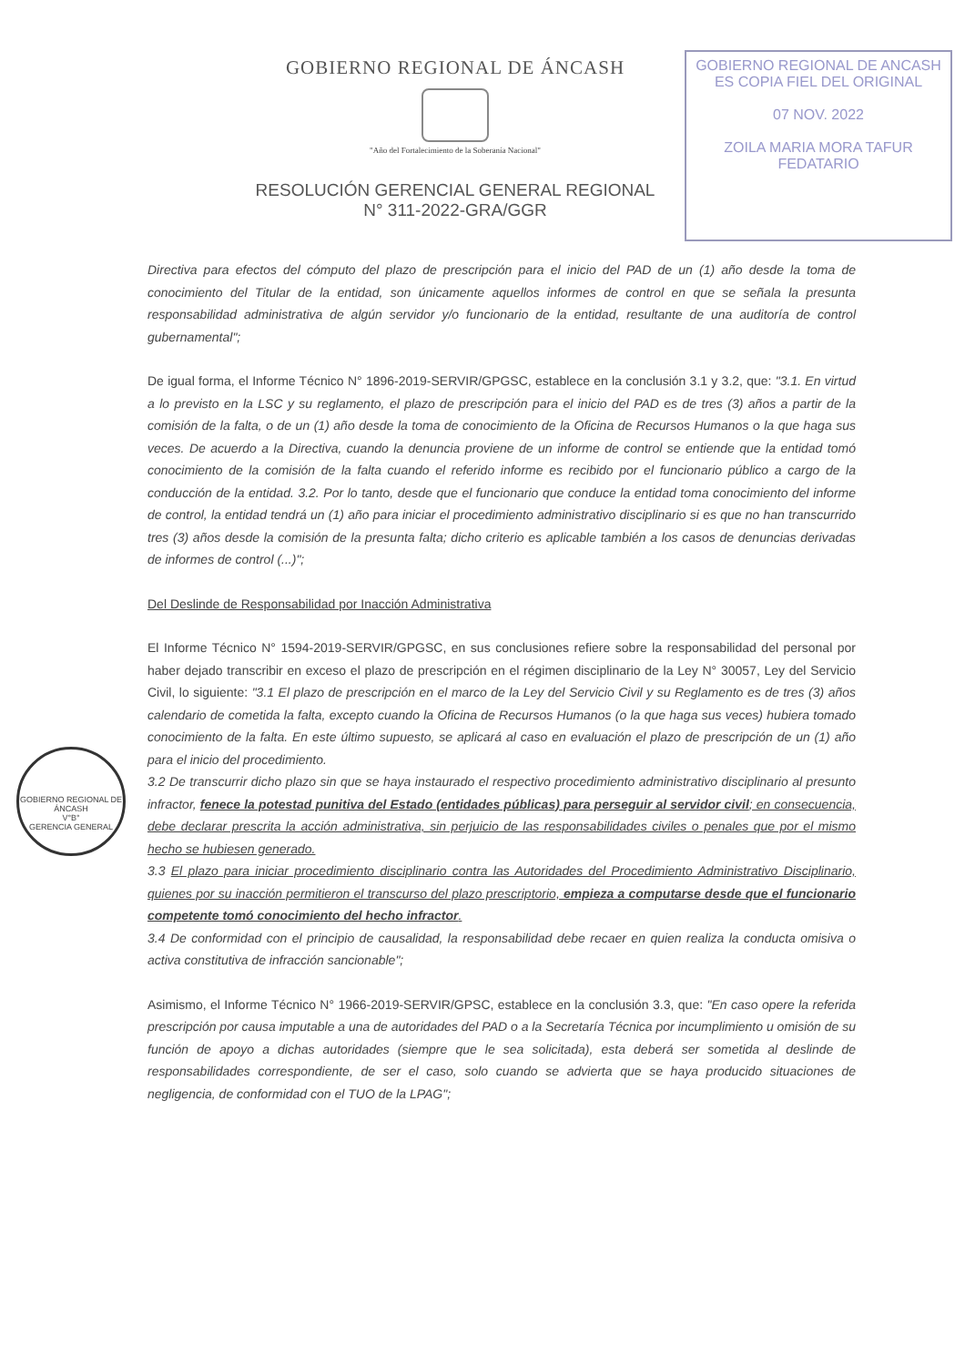GOBIERNO REGIONAL DE ANCASH
ES COPIA FIEL DEL ORIGINAL
07 NOV. 2022
ZOILA MARIA MORA TAFUR
FEDATARIO
GOBIERNO REGIONAL DE ÁNCASH
"Año del Fortalecimiento de la Soberanía Nacional"
RESOLUCIÓN GERENCIAL GENERAL REGIONAL
N° 311-2022-GRA/GGR
GOBIERNO REGIONAL DE ÁNCASH
V°B°
GERENCIA GENERAL
Directiva para efectos del cómputo del plazo de prescripción para el inicio del PAD de un (1) año desde la toma de conocimiento del Titular de la entidad, son únicamente aquellos informes de control en que se señala la presunta responsabilidad administrativa de algún servidor y/o funcionario de la entidad, resultante de una auditoría de control gubernamental";
De igual forma, el Informe Técnico N° 1896-2019-SERVIR/GPGSC, establece en la conclusión 3.1 y 3.2, que: "3.1. En virtud a lo previsto en la LSC y su reglamento, el plazo de prescripción para el inicio del PAD es de tres (3) años a partir de la comisión de la falta, o de un (1) año desde la toma de conocimiento de la Oficina de Recursos Humanos o la que haga sus veces. De acuerdo a la Directiva, cuando la denuncia proviene de un informe de control se entiende que la entidad tomó conocimiento de la comisión de la falta cuando el referido informe es recibido por el funcionario público a cargo de la conducción de la entidad. 3.2. Por lo tanto, desde que el funcionario que conduce la entidad toma conocimiento del informe de control, la entidad tendrá un (1) año para iniciar el procedimiento administrativo disciplinario si es que no han transcurrido tres (3) años desde la comisión de la presunta falta; dicho criterio es aplicable también a los casos de denuncias derivadas de informes de control (...)";
Del Deslinde de Responsabilidad por Inacción Administrativa
El Informe Técnico N° 1594-2019-SERVIR/GPGSC, en sus conclusiones refiere sobre la responsabilidad del personal por haber dejado transcribir en exceso el plazo de prescripción en el régimen disciplinario de la Ley N° 30057, Ley del Servicio Civil, lo siguiente: "3.1 El plazo de prescripción en el marco de la Ley del Servicio Civil y su Reglamento es de tres (3) años calendario de cometida la falta, excepto cuando la Oficina de Recursos Humanos (o la que haga sus veces) hubiera tomado conocimiento de la falta. En este último supuesto, se aplicará al caso en evaluación el plazo de prescripción de un (1) año para el inicio del procedimiento.
3.2 De transcurrir dicho plazo sin que se haya instaurado el respectivo procedimiento administrativo disciplinario al presunto infractor, fenece la potestad punitiva del Estado (entidades públicas) para perseguir al servidor civil; en consecuencia, debe declarar prescrita la acción administrativa, sin perjuicio de las responsabilidades civiles o penales que por el mismo hecho se hubiesen generado.
3.3 El plazo para iniciar procedimiento disciplinario contra las Autoridades del Procedimiento Administrativo Disciplinario, quienes por su inacción permitieron el transcurso del plazo prescriptorio, empieza a computarse desde que el funcionario competente tomó conocimiento del hecho infractor.
3.4 De conformidad con el principio de causalidad, la responsabilidad debe recaer en quien realiza la conducta omisiva o activa constitutiva de infracción sancionable";
Asimismo, el Informe Técnico N° 1966-2019-SERVIR/GPSC, establece en la conclusión 3.3, que: "En caso opere la referida prescripción por causa imputable a una de autoridades del PAD o a la Secretaría Técnica por incumplimiento u omisión de su función de apoyo a dichas autoridades (siempre que le sea solicitada), esta deberá ser sometida al deslinde de responsabilidades correspondiente, de ser el caso, solo cuando se advierta que se haya producido situaciones de negligencia, de conformidad con el TUO de la LPAG";